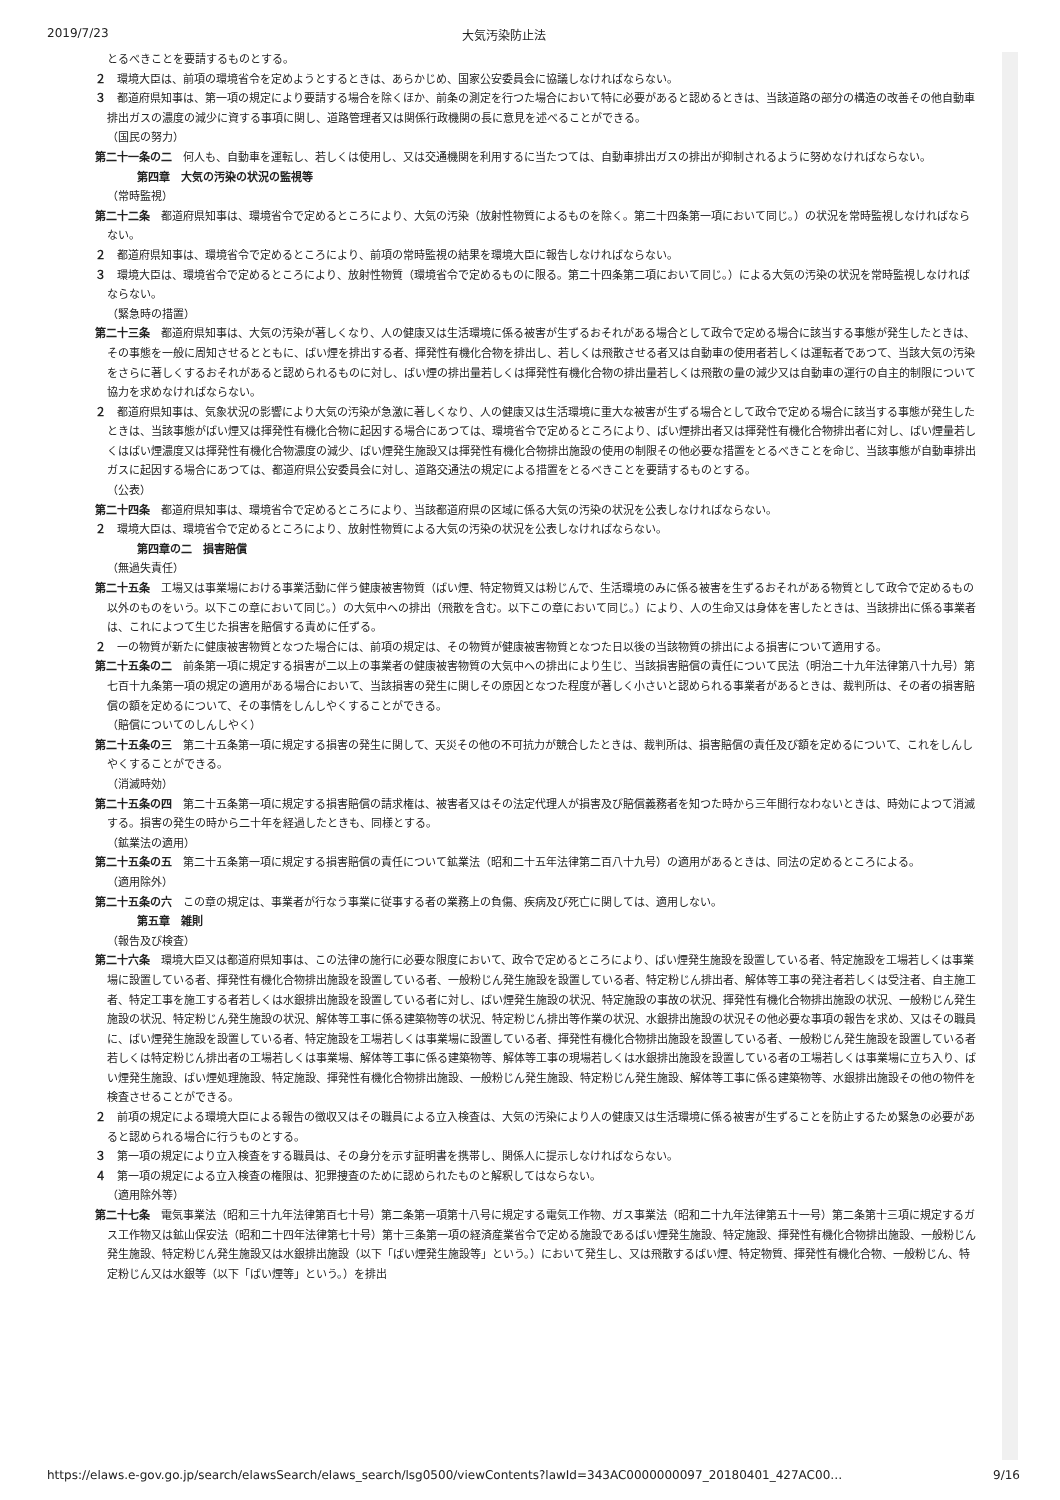2019/7/23 大気汚染防止法
とるべきことを要請するものとする。
２　環境大臣は、前項の環境省令を定めようとするときは、あらかじめ、国家公安委員会に協議しなければならない。
３　都道府県知事は、第一項の規定により要請する場合を除くほか、前条の測定を行つた場合において特に必要があると認めるときは、当該道路の部分の構造の改善その他自動車排出ガスの濃度の減少に資する事項に関し、道路管理者又は関係行政機関の長に意見を述べることができる。
（国民の努力）
第二十一条の二　何人も、自動車を運転し、若しくは使用し、又は交通機関を利用するに当たつては、自動車排出ガスの排出が抑制されるように努めなければならない。
第四章　大気の汚染の状況の監視等
（常時監視）
第二十二条　都道府県知事は、環境省令で定めるところにより、大気の汚染（放射性物質によるものを除く。第二十四条第一項において同じ。）の状況を常時監視しなければならない。
２　都道府県知事は、環境省令で定めるところにより、前項の常時監視の結果を環境大臣に報告しなければならない。
３　環境大臣は、環境省令で定めるところにより、放射性物質（環境省令で定めるものに限る。第二十四条第二項において同じ。）による大気の汚染の状況を常時監視しなければならない。
（緊急時の措置）
第二十三条　都道府県知事は、大気の汚染が著しくなり、人の健康又は生活環境に係る被害が生ずるおそれがある場合として政令で定める場合に該当する事態が発生したときは、その事態を一般に周知させるとともに、ばい煙を排出する者、揮発性有機化合物を排出し、若しくは飛散させる者又は自動車の使用者若しくは運転者であつて、当該大気の汚染をさらに著しくするおそれがあると認められるものに対し、ばい煙の排出量若しくは揮発性有機化合物の排出量若しくは飛散の量の減少又は自動車の運行の自主的制限について協力を求めなければならない。
２　都道府県知事は、気象状況の影響により大気の汚染が急激に著しくなり、人の健康又は生活環境に重大な被害が生ずる場合として政令で定める場合に該当する事態が発生したときは、当該事態がばい煙又は揮発性有機化合物に起因する場合にあつては、環境省令で定めるところにより、ばい煙排出者又は揮発性有機化合物排出者に対し、ばい煙量若しくはばい煙濃度又は揮発性有機化合物濃度の減少、ばい煙発生施設又は揮発性有機化合物排出施設の使用の制限その他必要な措置をとるべきことを命じ、当該事態が自動車排出ガスに起因する場合にあつては、都道府県公安委員会に対し、道路交通法の規定による措置をとるべきことを要請するものとする。
（公表）
第二十四条　都道府県知事は、環境省令で定めるところにより、当該都道府県の区域に係る大気の汚染の状況を公表しなければならない。
２　環境大臣は、環境省令で定めるところにより、放射性物質による大気の汚染の状況を公表しなければならない。
第四章の二　損害賠償
（無過失責任）
第二十五条　工場又は事業場における事業活動に伴う健康被害物質（ばい煙、特定物質又は粉じんで、生活環境のみに係る被害を生ずるおそれがある物質として政令で定めるもの以外のものをいう。以下この章において同じ。）の大気中への排出（飛散を含む。以下この章において同じ。）により、人の生命又は身体を害したときは、当該排出に係る事業者は、これによつて生じた損害を賠償する責めに任ずる。
２　一の物質が新たに健康被害物質となつた場合には、前項の規定は、その物質が健康被害物質となつた日以後の当該物質の排出による損害について適用する。
第二十五条の二　前条第一項に規定する損害が二以上の事業者の健康被害物質の大気中への排出により生じ、当該損害賠償の責任について民法（明治二十九年法律第八十九号）第七百十九条第一項の規定の適用がある場合において、当該損害の発生に関しその原因となつた程度が著しく小さいと認められる事業者があるときは、裁判所は、その者の損害賠償の額を定めるについて、その事情をしんしやくすることができる。
（賠償についてのしんしやく）
第二十五条の三　第二十五条第一項に規定する損害の発生に関して、天災その他の不可抗力が競合したときは、裁判所は、損害賠償の責任及び額を定めるについて、これをしんしやくすることができる。
（消滅時効）
第二十五条の四　第二十五条第一項に規定する損害賠償の請求権は、被害者又はその法定代理人が損害及び賠償義務者を知つた時から三年間行なわないときは、時効によつて消滅する。損害の発生の時から二十年を経過したときも、同様とする。
（鉱業法の適用）
第二十五条の五　第二十五条第一項に規定する損害賠償の責任について鉱業法（昭和二十五年法律第二百八十九号）の適用があるときは、同法の定めるところによる。
（適用除外）
第二十五条の六　この章の規定は、事業者が行なう事業に従事する者の業務上の負傷、疾病及び死亡に関しては、適用しない。
第五章　雑則
（報告及び検査）
第二十六条　環境大臣又は都道府県知事は、この法律の施行に必要な限度において、政令で定めるところにより、ばい煙発生施設を設置している者、特定施設を工場若しくは事業場に設置している者、揮発性有機化合物排出施設を設置している者、一般粉じん発生施設を設置している者、特定粉じん排出者、解体等工事の発注者若しくは受注者、自主施工者、特定工事を施工する者若しくは水銀排出施設を設置している者に対し、ばい煙発生施設の状況、特定施設の事故の状況、揮発性有機化合物排出施設の状況、一般粉じん発生施設の状況、特定粉じん発生施設の状況、解体等工事に係る建築物等の状況、特定粉じん排出等作業の状況、水銀排出施設の状況その他必要な事項の報告を求め、又はその職員に、ばい煙発生施設を設置している者、特定施設を工場若しくは事業場に設置している者、揮発性有機化合物排出施設を設置している者、一般粉じん発生施設を設置している者若しくは特定粉じん排出者の工場若しくは事業場、解体等工事に係る建築物等、解体等工事の現場若しくは水銀排出施設を設置している者の工場若しくは事業場に立ち入り、ばい煙発生施設、ばい煙処理施設、特定施設、揮発性有機化合物排出施設、一般粉じん発生施設、特定粉じん発生施設、解体等工事に係る建築物等、水銀排出施設その他の物件を検査させることができる。
２　前項の規定による環境大臣による報告の徴収又はその職員による立入検査は、大気の汚染により人の健康又は生活環境に係る被害が生ずることを防止するため緊急の必要があると認められる場合に行うものとする。
３　第一項の規定により立入検査をする職員は、その身分を示す証明書を携帯し、関係人に提示しなければならない。
４　第一項の規定による立入検査の権限は、犯罪捜査のために認められたものと解釈してはならない。
（適用除外等）
第二十七条　電気事業法（昭和三十九年法律第百七十号）第二条第一項第十八号に規定する電気工作物、ガス事業法（昭和二十九年法律第五十一号）第二条第十三項に規定するガス工作物又は鉱山保安法（昭和二十四年法律第七十号）第十三条第一項の経済産業省令で定める施設であるばい煙発生施設、特定施設、揮発性有機化合物排出施設、一般粉じん発生施設、特定粉じん発生施設又は水銀排出施設（以下「ばい煙発生施設等」という。）において発生し、又は飛散するばい煙、特定物質、揮発性有機化合物、一般粉じん、特定粉じん又は水銀等（以下「ばい煙等」という。）を排出
https://elaws.e-gov.go.jp/search/elawsSearch/elaws_search/lsg0500/viewContents?lawId=343AC0000000097_20180401_427AC00… 9/16